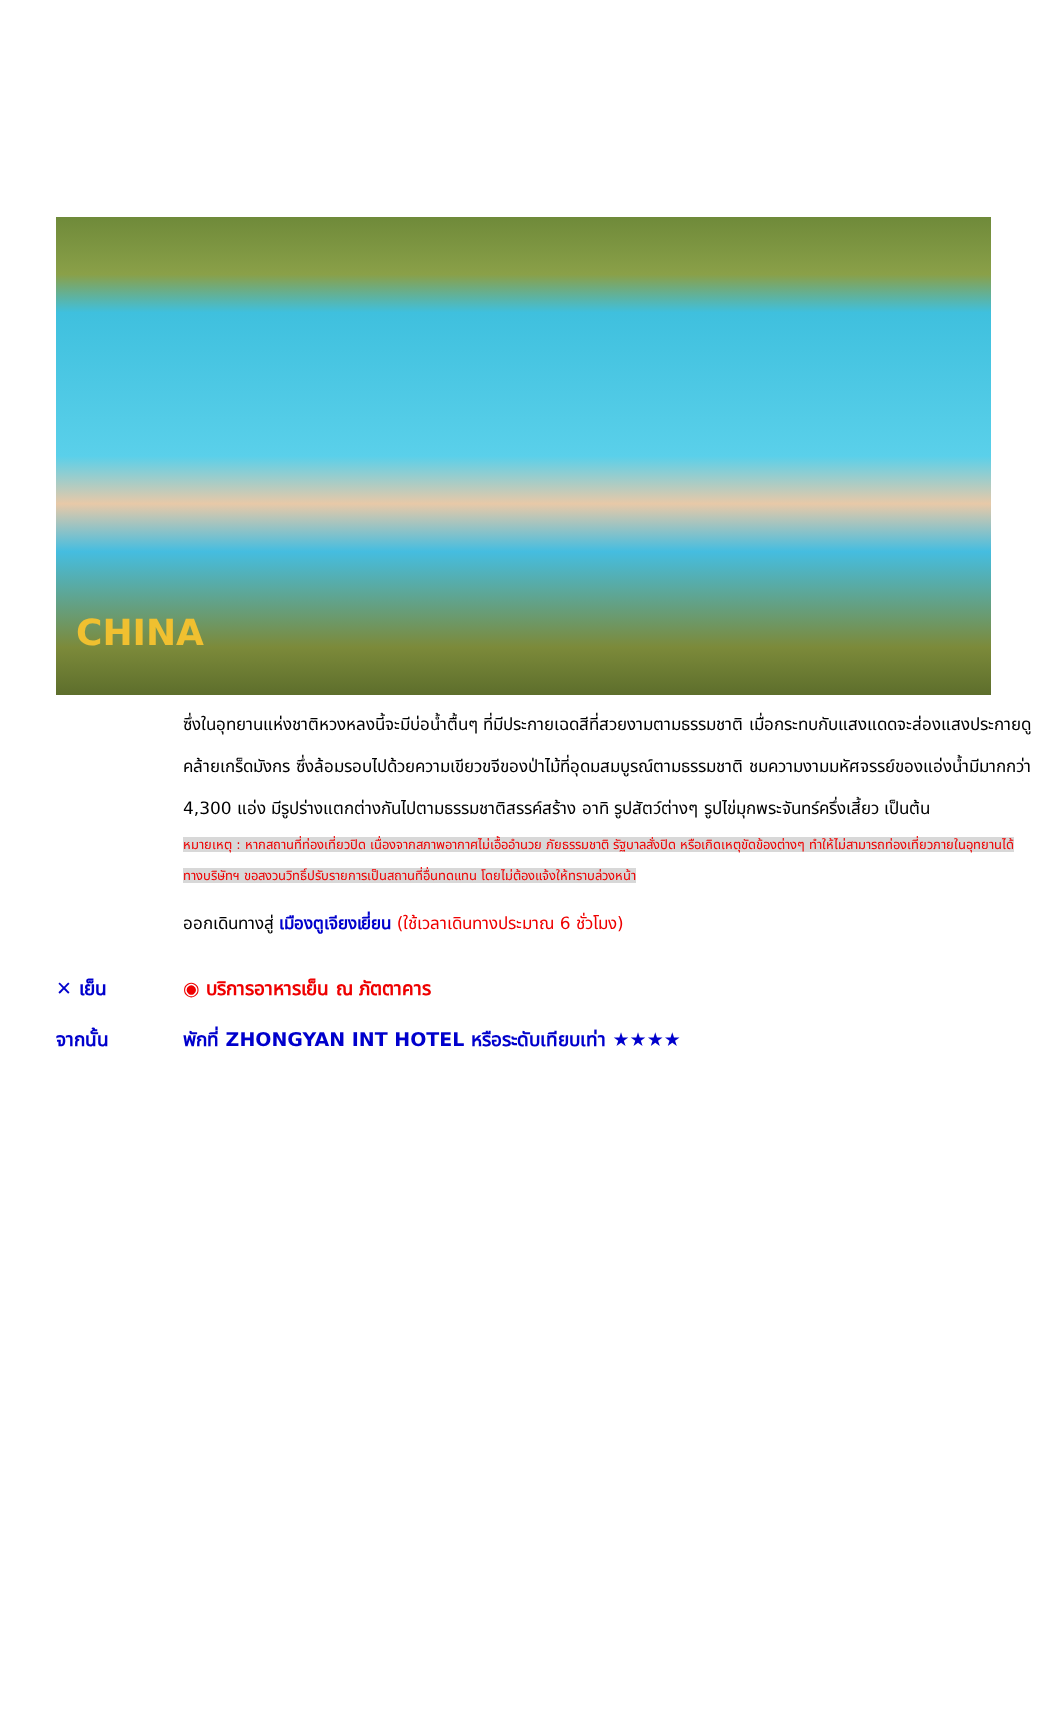CHINA
ซึ่งในอุทยานแห่งชาติหวงหลงนี้จะมีบ่อน้ำตื้นๆ ที่มีประกายเฉดสีที่สวยงามตามธรรมชาติ เมื่อกระทบกับแสงแดดจะส่องแสงประกายดูคล้ายเกร็ดมังกร ซึ่งล้อมรอบไปด้วยความเขียวขจีของป่าไม้ที่อุดมสมบูรณ์ตามธรรมชาติ ชมความงามมหัศจรรย์ของแอ่งน้ำมีมากกว่า 4,300 แอ่ง มีรูปร่างแตกต่างกันไปตามธรรมชาติสรรค์สร้าง อาทิ รูปสัตว์ต่างๆ รูปไข่มุกพระจันทร์ครึ่งเสี้ยว เป็นต้น
หมายเหตุ : หากสถานที่ท่องเที่ยวปิด เนื่องจากสภาพอากาศไม่เอื้ออำนวย ภัยธรรมชาติ รัฐบาลสั่งปิด หรือเกิดเหตุขัดข้องต่างๆ ทำให้ไม่สามารถท่องเที่ยวภายในอุทยานได้ ทางบริษัทฯ ขอสงวนวิทธิ์ปรับรายการเป็นสถานที่อื่นทดแทน โดยไม่ต้องแจ้งให้ทราบล่วงหน้า
ออกเดินทางสู่ เมืองตูเจียงเยี่ยน (ใช้เวลาเดินทางประมาณ 6 ชั่วโมง)
✕ เย็น ◉ บริการอาหารเย็น ณ ภัตตาคาร
จากนั้น
พักที่ ZHONGYAN INT HOTEL หรือระดับเทียบเท่า ★★★★